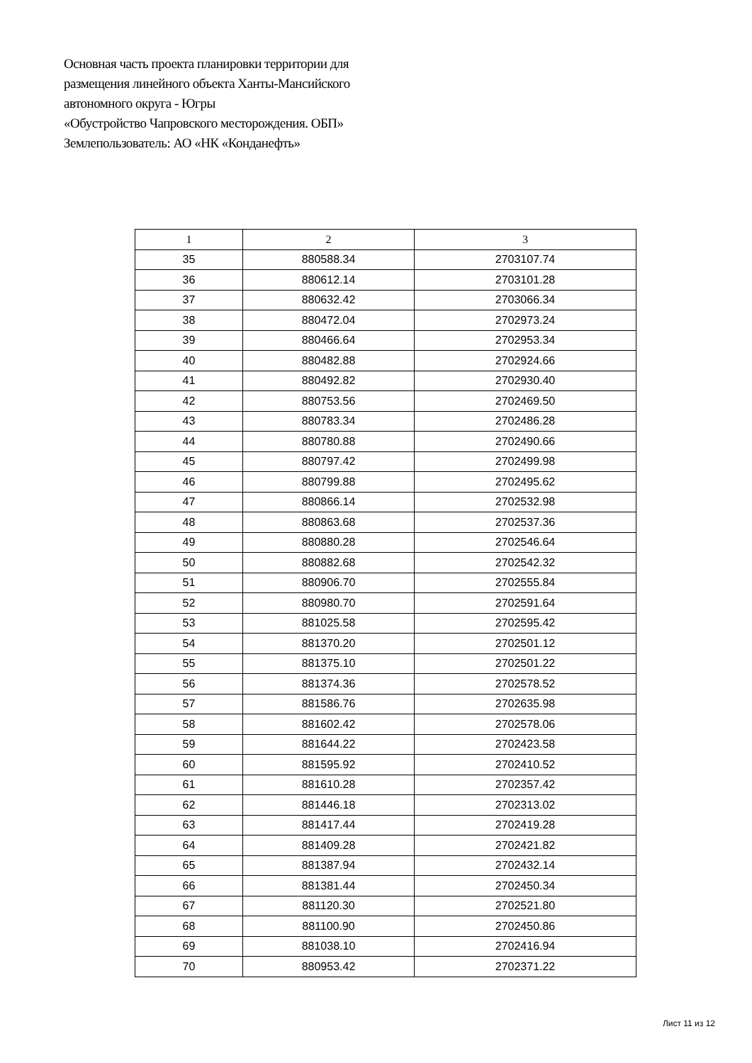Основная часть проекта планировки территории для
размещения линейного объекта Ханты-Мансийского
автономного округа - Югры
«Обустройство Чапровского месторождения. ОБП»
Землепользователь: АО «НК «Конданефть»
| 1 | 2 | 3 |
| --- | --- | --- |
| 35 | 880588.34 | 2703107.74 |
| 36 | 880612.14 | 2703101.28 |
| 37 | 880632.42 | 2703066.34 |
| 38 | 880472.04 | 2702973.24 |
| 39 | 880466.64 | 2702953.34 |
| 40 | 880482.88 | 2702924.66 |
| 41 | 880492.82 | 2702930.40 |
| 42 | 880753.56 | 2702469.50 |
| 43 | 880783.34 | 2702486.28 |
| 44 | 880780.88 | 2702490.66 |
| 45 | 880797.42 | 2702499.98 |
| 46 | 880799.88 | 2702495.62 |
| 47 | 880866.14 | 2702532.98 |
| 48 | 880863.68 | 2702537.36 |
| 49 | 880880.28 | 2702546.64 |
| 50 | 880882.68 | 2702542.32 |
| 51 | 880906.70 | 2702555.84 |
| 52 | 880980.70 | 2702591.64 |
| 53 | 881025.58 | 2702595.42 |
| 54 | 881370.20 | 2702501.12 |
| 55 | 881375.10 | 2702501.22 |
| 56 | 881374.36 | 2702578.52 |
| 57 | 881586.76 | 2702635.98 |
| 58 | 881602.42 | 2702578.06 |
| 59 | 881644.22 | 2702423.58 |
| 60 | 881595.92 | 2702410.52 |
| 61 | 881610.28 | 2702357.42 |
| 62 | 881446.18 | 2702313.02 |
| 63 | 881417.44 | 2702419.28 |
| 64 | 881409.28 | 2702421.82 |
| 65 | 881387.94 | 2702432.14 |
| 66 | 881381.44 | 2702450.34 |
| 67 | 881120.30 | 2702521.80 |
| 68 | 881100.90 | 2702450.86 |
| 69 | 881038.10 | 2702416.94 |
| 70 | 880953.42 | 2702371.22 |
Лист 11 из 12